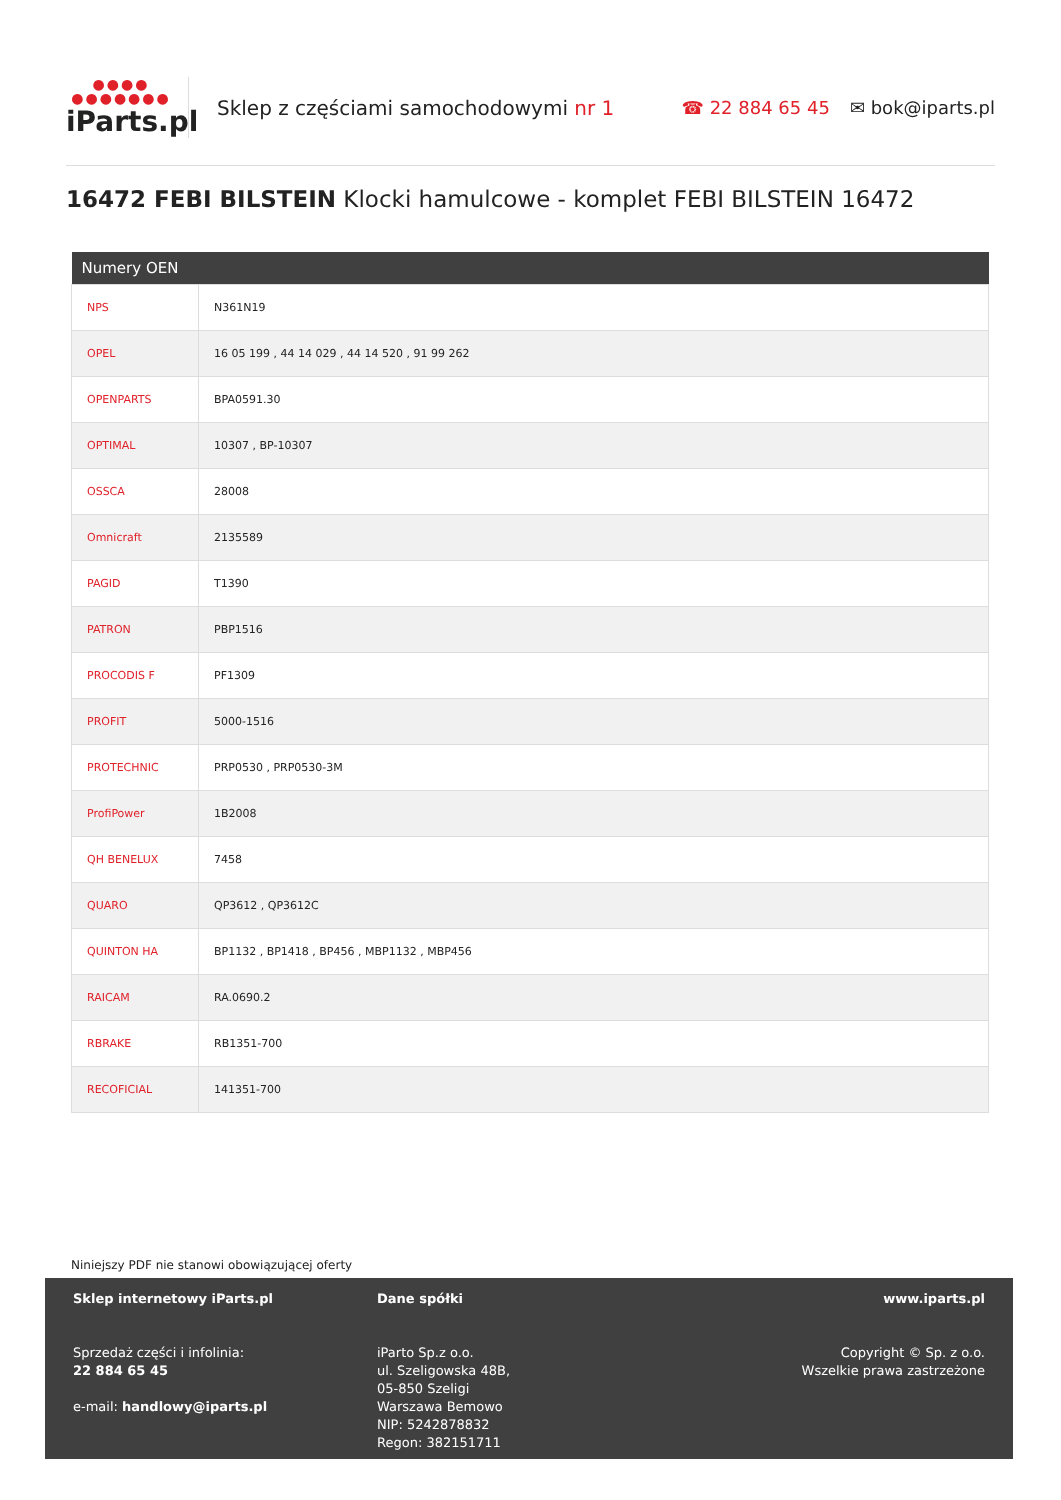●●●●
●●●●●●●
iParts.pl
Sklep z częściami samochodowymi nr 1
☎ 22 884 65 45 ✉ bok@iparts.pl
16472 FEBI BILSTEIN Klocki hamulcowe - komplet FEBI BILSTEIN 16472
| Numery OEN | |
| --- | --- |
| NPS | N361N19 |
| OPEL | 16 05 199 , 44 14 029 , 44 14 520 , 91 99 262 |
| OPENPARTS | BPA0591.30 |
| OPTIMAL | 10307 , BP-10307 |
| OSSCA | 28008 |
| Omnicraft | 2135589 |
| PAGID | T1390 |
| PATRON | PBP1516 |
| PROCODIS F | PF1309 |
| PROFIT | 5000-1516 |
| PROTECHNIC | PRP0530 , PRP0530-3M |
| ProfiPower | 1B2008 |
| QH BENELUX | 7458 |
| QUARO | QP3612 , QP3612C |
| QUINTON HA | BP1132 , BP1418 , BP456 , MBP1132 , MBP456 |
| RAICAM | RA.0690.2 |
| RBRAKE | RB1351-700 |
| RECOFICIAL | 141351-700 |
Niniejszy PDF nie stanowi obowiązującej oferty
Sklep internetowy iParts.pl
Sprzedaż części i infolinia:
22 884 65 45
e-mail: handlowy@iparts.pl
Dane spółki
iParto Sp.z o.o.
ul. Szeligowska 48B,
05-850 Szeligi
Warszawa Bemowo
NIP: 5242878832
Regon: 382151711
www.iparts.pl
Copyright © Sp. z o.o.
Wszelkie prawa zastrzeżone